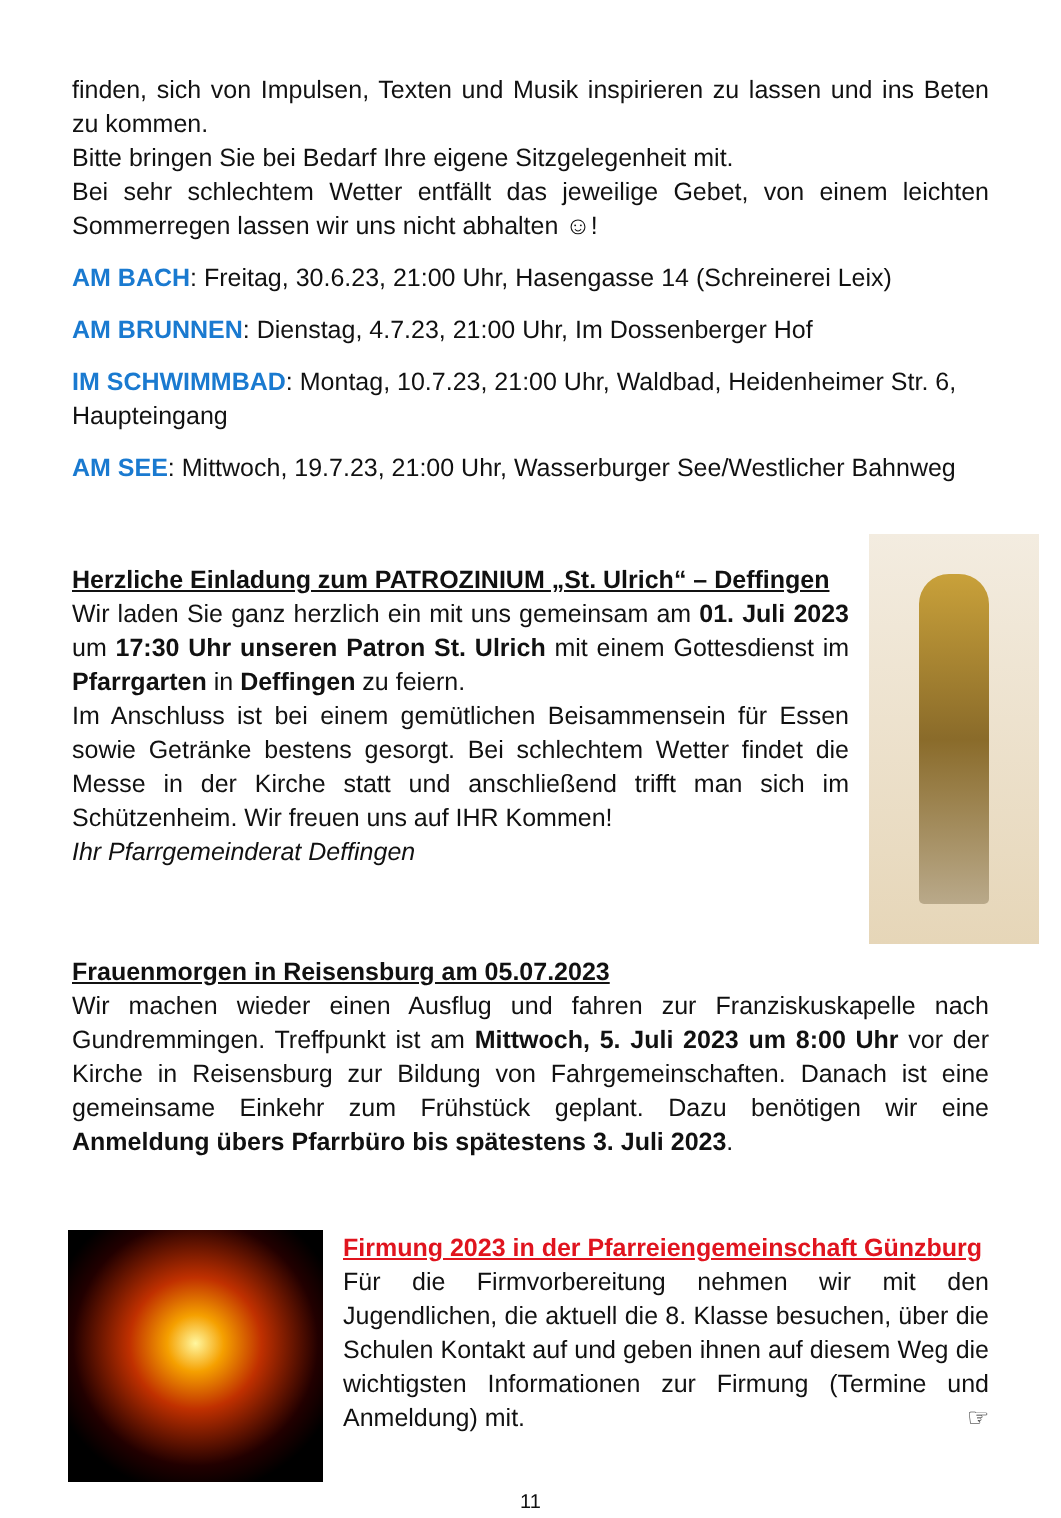finden, sich von Impulsen, Texten und Musik inspirieren zu lassen und ins Beten zu kommen.
Bitte bringen Sie bei Bedarf Ihre eigene Sitzgelegenheit mit.
Bei sehr schlechtem Wetter entfällt das jeweilige Gebet, von einem leichten Sommerregen lassen wir uns nicht abhalten ☺!
AM BACH: Freitag, 30.6.23, 21:00 Uhr, Hasengasse 14 (Schreinerei Leix)
AM BRUNNEN: Dienstag, 4.7.23, 21:00 Uhr, Im Dossenberger Hof
IM SCHWIMMBAD: Montag, 10.7.23, 21:00 Uhr, Waldbad, Heidenheimer Str. 6, Haupteingang
AM SEE: Mittwoch, 19.7.23, 21:00 Uhr, Wasserburger See/Westlicher Bahnweg
Herzliche Einladung zum PATROZINIUM „St. Ulrich“ – Deffingen
Wir laden Sie ganz herzlich ein mit uns gemeinsam am 01. Juli 2023 um 17:30 Uhr unseren Patron St. Ulrich mit einem Gottesdienst im Pfarrgarten in Deffingen zu feiern.
Im Anschluss ist bei einem gemütlichen Beisammensein für Essen sowie Getränke bestens gesorgt. Bei schlechtem Wetter findet die Messe in der Kirche statt und anschließend trifft man sich im Schützenheim. Wir freuen uns auf IHR Kommen!
Ihr Pfarrgemeinderat Deffingen
Frauenmorgen in Reisensburg am 05.07.2023
Wir machen wieder einen Ausflug und fahren zur Franziskuskapelle nach Gundremmingen. Treffpunkt ist am Mittwoch, 5. Juli 2023 um 8:00 Uhr vor der Kirche in Reisensburg zur Bildung von Fahrgemeinschaften. Danach ist eine gemeinsame Einkehr zum Frühstück geplant. Dazu benötigen wir eine Anmeldung übers Pfarrbüro bis spätestens 3. Juli 2023.
Firmung 2023 in der Pfarreiengemeinschaft Günzburg
Für die Firmvorbereitung nehmen wir mit den Jugendlichen, die aktuell die 8. Klasse besuchen, über die Schulen Kontakt auf und geben ihnen auf diesem Weg die wichtigsten Informationen zur Firmung (Termine und Anmeldung) mit. ☞
11